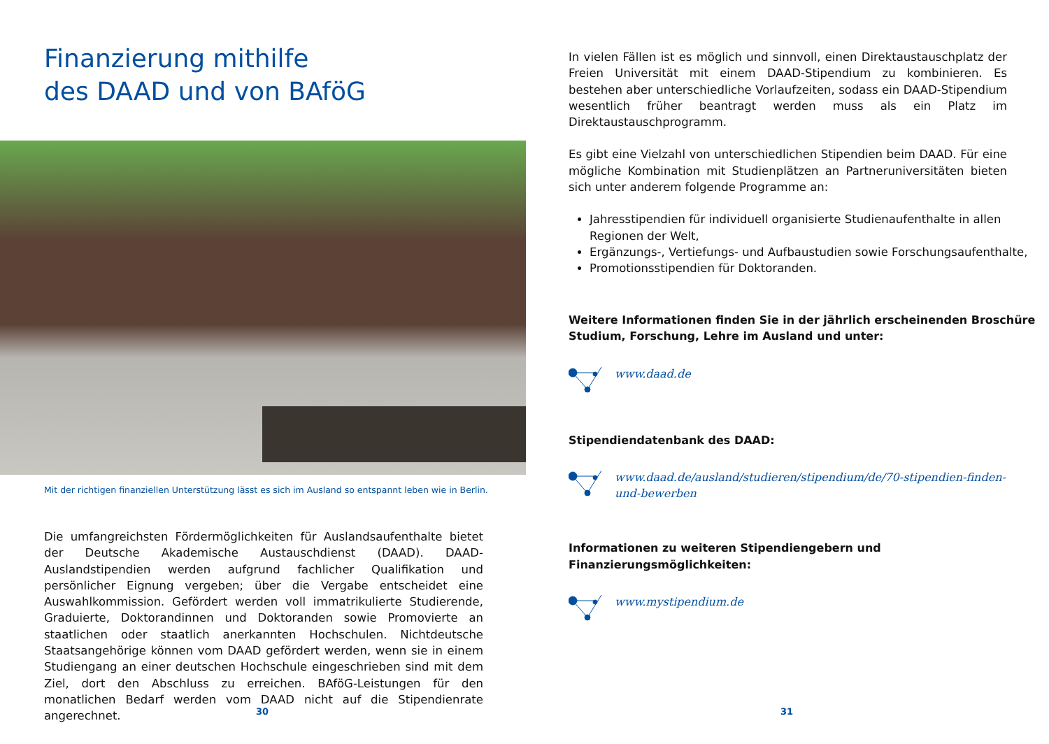Finanzierung mithilfe
des DAAD und von BAföG
Mit der richtigen finanziellen Unterstützung lässt es sich im Ausland so entspannt leben wie in Berlin.
Die umfangreichsten Fördermöglichkeiten für Auslandsaufenthalte bietet der Deutsche Akademische Austauschdienst (DAAD). DAAD-Auslandstipendien werden aufgrund fachlicher Qualifikation und persönlicher Eignung vergeben; über die Vergabe entscheidet eine Auswahlkommission. Gefördert werden voll immatrikulierte Studierende, Graduierte, Doktorandinnen und Doktoranden sowie Promovierte an staatlichen oder staatlich anerkannten Hochschulen. Nichtdeutsche Staatsangehörige können vom DAAD gefördert werden, wenn sie in einem Studiengang an einer deutschen Hochschule eingeschrieben sind mit dem Ziel, dort den Abschluss zu erreichen. BAföG-Leistungen für den monatlichen Bedarf werden vom DAAD nicht auf die Stipendienrate angerechnet.
30
In vielen Fällen ist es möglich und sinnvoll, einen Direktaustauschplatz der Freien Universität mit einem DAAD-Stipendium zu kombinieren. Es bestehen aber unterschiedliche Vorlaufzeiten, sodass ein DAAD-Stipendium wesentlich früher beantragt werden muss als ein Platz im Direktaustauschprogramm.
Es gibt eine Vielzahl von unterschiedlichen Stipendien beim DAAD. Für eine mögliche Kombination mit Studienplätzen an Partneruniversitäten bieten sich unter anderem folgende Programme an:
Jahresstipendien für individuell organisierte Studienaufenthalte in allen Regionen der Welt,
Ergänzungs-, Vertiefungs- und Aufbaustudien sowie Forschungsaufenthalte,
Promotionsstipendien für Doktoranden.
Weitere Informationen finden Sie in der jährlich erscheinenden Broschüre Studium, Forschung, Lehre im Ausland und unter:
www.daad.de
Stipendiendatenbank des DAAD:
www.daad.de/ausland/studieren/stipendium/de/70-stipendien-finden-und-bewerben
Informationen zu weiteren Stipendiengebern und Finanzierungsmöglichkeiten:
www.mystipendium.de
31